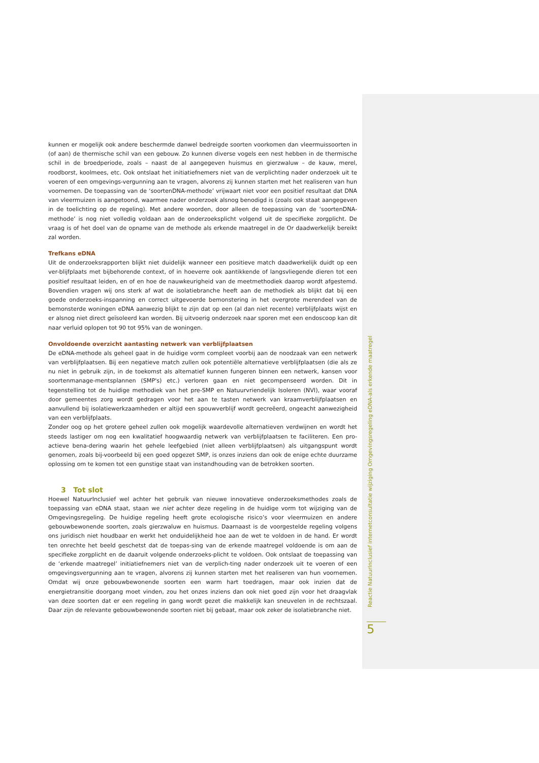kunnen er mogelijk ook andere beschermde danwel bedreigde soorten voorkomen dan vleermuissoorten in (of aan) de thermische schil van een gebouw. Zo kunnen diverse vogels een nest hebben in de thermische schil in de broedperiode, zoals – naast de al aangegeven huismus en gierzwaluw – de kauw, merel, roodborst, koolmees, etc. Ook ontslaat het initiatiefnemers niet van de verplichting nader onderzoek uit te voeren of een omgevings-vergunning aan te vragen, alvorens zij kunnen starten met het realiseren van hun voornemen. De toepassing van de ‘soortenDNA-methode’ vrijwaart niet voor een positief resultaat dat DNA van vleermuizen is aangetoond, waarmee nader onderzoek alsnog benodigd is (zoals ook staat aangegeven in de toelichting op de regeling). Met andere woorden, door alleen de toepassing van de ‘soortenDNA-methode’ is nog niet volledig voldaan aan de onderzoeksplicht volgend uit de specifieke zorgplicht. De vraag is of het doel van de opname van de methode als erkende maatregel in de Or daadwerkelijk bereikt zal worden.
Trefkans eDNA
Uit de onderzoeksrapporten blijkt niet duidelijk wanneer een positieve match daadwerkelijk duidt op een ver-blijfplaats met bijbehorende context, of in hoeverre ook aantikkende of langsvliegende dieren tot een positief resultaat leiden, en of en hoe de nauwkeurigheid van de meetmethodiek daarop wordt afgestemd. Bovendien vragen wij ons sterk af wat de isolatiebranche heeft aan de methodiek als blijkt dat bij een goede onderzoeks-inspanning en correct uitgevoerde bemonstering in het overgrote merendeel van de bemonsterde woningen eDNA aanwezig blijkt te zijn dat op een (al dan niet recente) verblijfplaats wijst en er alsnog niet direct geïsoleerd kan worden. Bij uitvoerig onderzoek naar sporen met een endoscoop kan dit naar verluid oplopen tot 90 tot 95% van de woningen.
Onvoldoende overzicht aantasting netwerk van verblijfplaatsen
De eDNA-methode als geheel gaat in de huidige vorm compleet voorbij aan de noodzaak van een netwerk van verblijfplaatsen. Bij een negatieve match zullen ook potentiële alternatieve verblijfplaatsen (die als ze nu niet in gebruik zijn, in de toekomst als alternatief kunnen fungeren binnen een netwerk, kansen voor soortenmanage-mentsplannen (SMP's) etc.) verloren gaan en niet gecompenseerd worden. Dit in tegenstelling tot de huidige methodiek van het pre-SMP en Natuurvriendelijk Isoleren (NVI), waar vooraf door gemeentes zorg wordt gedragen voor het aan te tasten netwerk van kraamverblijfplaatsen en aanvullend bij isolatiewerkzaamheden er altijd een spouwverblijf wordt gecreëerd, ongeacht aanwezigheid van een verblijfplaats.
Zonder oog op het grotere geheel zullen ook mogelijk waardevolle alternatieven verdwijnen en wordt het steeds lastiger om nog een kwalitatief hoogwaardig netwerk van verblijfplaatsen te faciliteren. Een pro-actieve bena-dering waarin het gehele leefgebied (niet alleen verblijfplaatsen) als uitgangspunt wordt genomen, zoals bij-voorbeeld bij een goed opgezet SMP, is onzes inziens dan ook de enige echte duurzame oplossing om te komen tot een gunstige staat van instandhouding van de betrokken soorten.
3 Tot slot
Hoewel NatuurInclusief wel achter het gebruik van nieuwe innovatieve onderzoeksmethodes zoals de toepassing van eDNA staat, staan we niet achter deze regeling in de huidige vorm tot wijziging van de Omgevingsregeling. De huidige regeling heeft grote ecologische risico’s voor vleermuizen en andere gebouwbewonende soorten, zoals gierzwaluw en huismus. Daarnaast is de voorgestelde regeling volgens ons juridisch niet houdbaar en werkt het onduidelijkheid hoe aan de wet te voldoen in de hand. Er wordt ten onrechte het beeld geschetst dat de toepas-sing van de erkende maatregel voldoende is om aan de specifieke zorgplicht en de daaruit volgende onderzoeks-plicht te voldoen. Ook ontslaat de toepassing van de ‘erkende maatregel’ initiatiefnemers niet van de verplich-ting nader onderzoek uit te voeren of een omgevingsvergunning aan te vragen, alvorens zij kunnen starten met het realiseren van hun voornemen. Omdat wij onze gebouwbewonende soorten een warm hart toedragen, maar ook inzien dat de energietransitie doorgang moet vinden, zou het onzes inziens dan ook niet goed zijn voor het draagvlak van deze soorten dat er een regeling in gang wordt gezet die makkelijk kan sneuvelen in de rechtszaal. Daar zijn de relevante gebouwbewonende soorten niet bij gebaat, maar ook zeker de isolatiebranche niet.
Reactie NatuurInclusief internetconsultatie wijziging Omgevingsregeling eDNA-als erkende maatregel
5